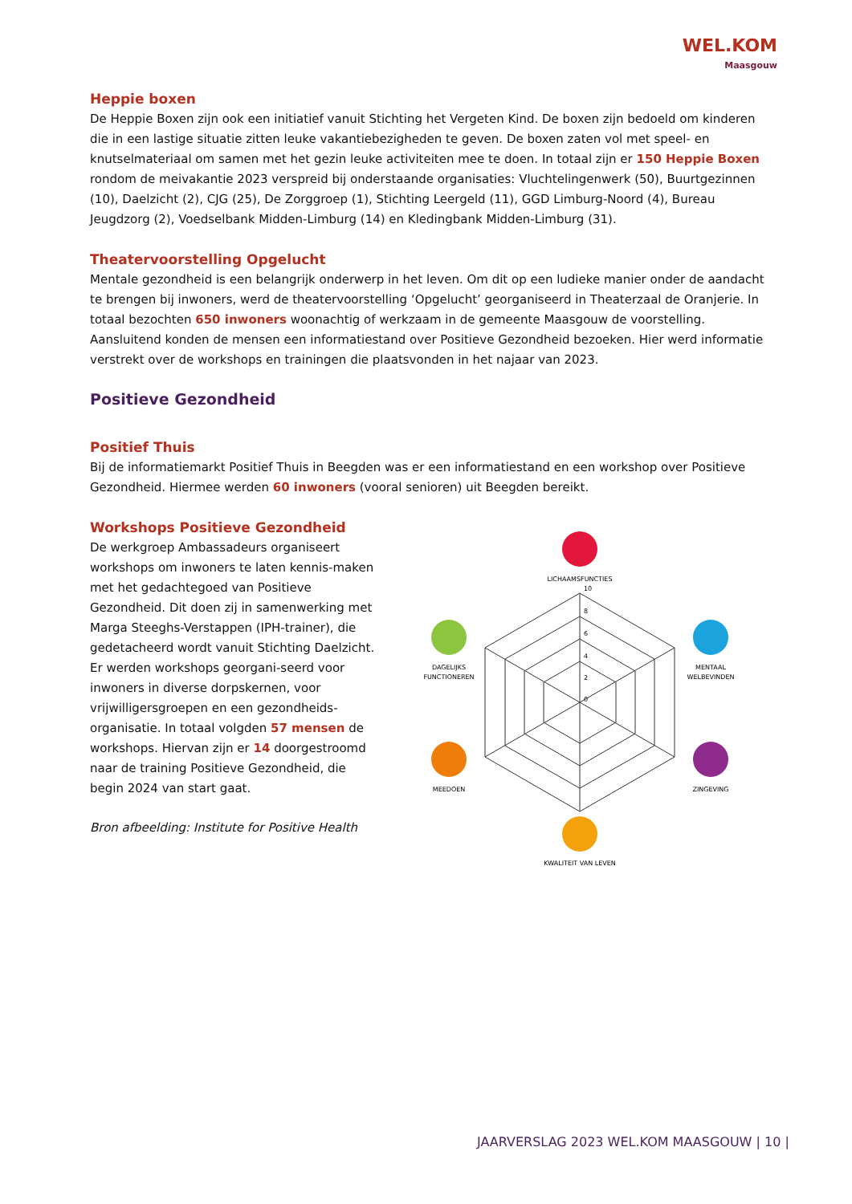WEL.KOM
Maasgouw
Heppie boxen
De Heppie Boxen zijn ook een initiatief vanuit Stichting het Vergeten Kind. De boxen zijn bedoeld om kinderen die in een lastige situatie zitten leuke vakantiebezigheden te geven. De boxen zaten vol met speel- en knutselmateriaal om samen met het gezin leuke activiteiten mee te doen. In totaal zijn er 150 Heppie Boxen rondom de meivakantie 2023 verspreid bij onderstaande organisaties: Vluchtelingenwerk (50), Buurtgezinnen (10), Daelzicht (2), CJG (25), De Zorggroep (1), Stichting Leergeld (11), GGD Limburg-Noord (4), Bureau Jeugdzorg (2), Voedselbank Midden-Limburg (14) en Kledingbank Midden-Limburg (31).
Theatervoorstelling Opgelucht
Mentale gezondheid is een belangrijk onderwerp in het leven. Om dit op een ludieke manier onder de aandacht te brengen bij inwoners, werd de theatervoorstelling ‘Opgelucht’ georganiseerd in Theaterzaal de Oranjerie. In totaal bezochten 650 inwoners woonachtig of werkzaam in de gemeente Maasgouw de voorstelling. Aansluitend konden de mensen een informatiestand over Positieve Gezondheid bezoeken. Hier werd informatie verstrekt over de workshops en trainingen die plaatsvonden in het najaar van 2023.
Positieve Gezondheid
Positief Thuis
Bij de informatiemarkt Positief Thuis in Beegden was er een informatiestand en een workshop over Positieve Gezondheid. Hiermee werden 60 inwoners (vooral senioren) uit Beegden bereikt.
Workshops Positieve Gezondheid
De werkgroep Ambassadeurs organiseert workshops om inwoners te laten kennis-maken met het gedachtegoed van Positieve Gezondheid. Dit doen zij in samenwerking met Marga Steeghs-Verstappen (IPH-trainer), die gedetacheerd wordt vanuit Stichting Daelzicht. Er werden workshops georgani-seerd voor inwoners in diverse dorpskernen, voor vrijwilligersgroepen en een gezondheids-organisatie. In totaal volgden 57 mensen de workshops. Hiervan zijn er 14 doorgestroomd naar de training Positieve Gezondheid, die begin 2024 van start gaat.
Bron afbeelding: Institute for Positive Health
10
8
6
4
2
0
LICHAAMSFUNCTIES
MENTAAL
WELBEVINDEN
ZINGEVING
KWALITEIT VAN LEVEN
MEEDOEN
DAGELIJKS
FUNCTIONEREN
JAARVERSLAG 2023 WEL.KOM MAASGOUW | 10 |